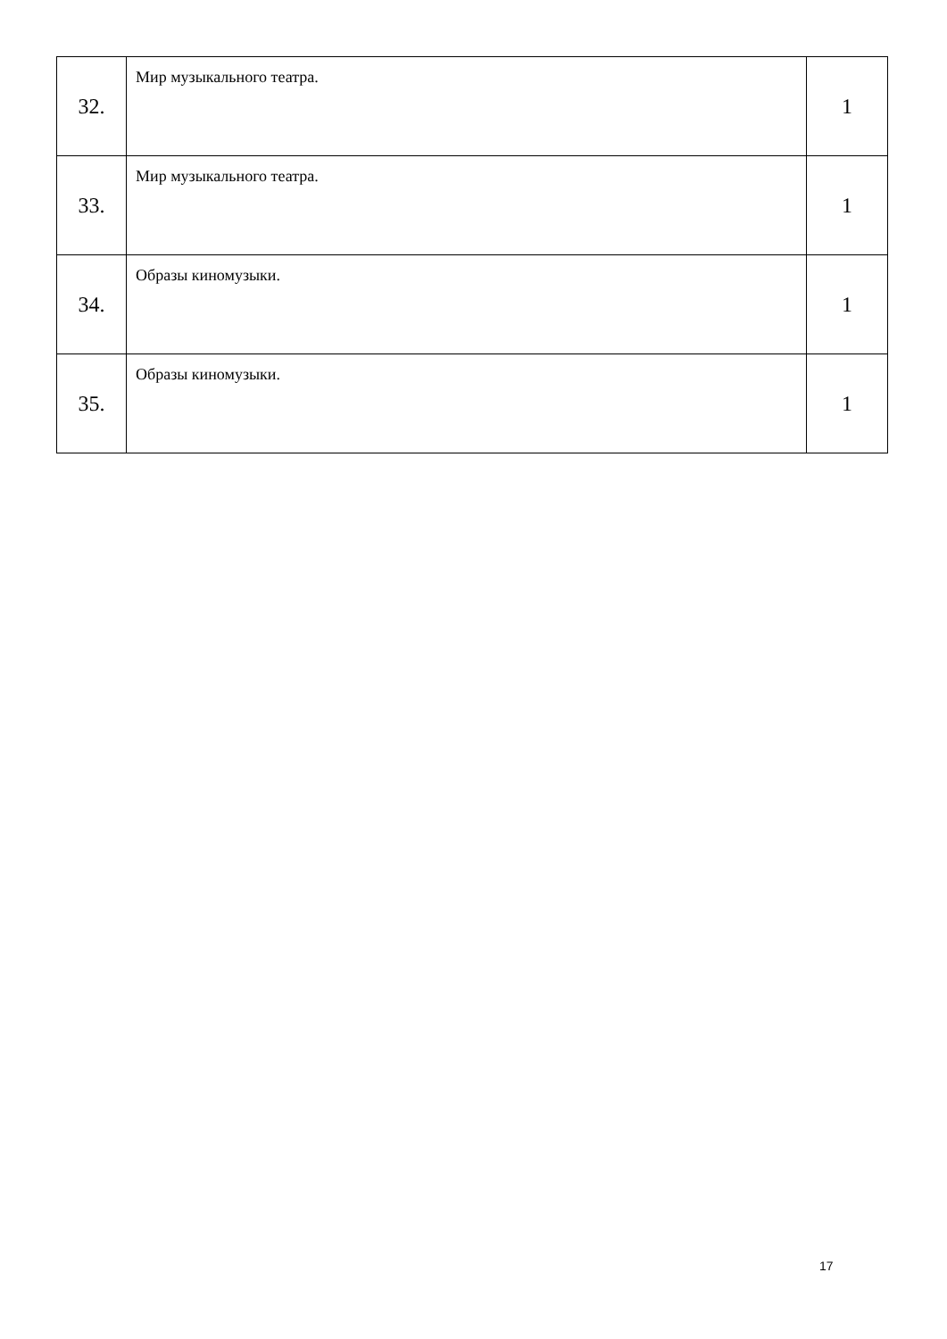| 32. | Мир музыкального театра. | 1 |
| 33. | Мир музыкального театра. | 1 |
| 34. | Образы киномузыки. | 1 |
| 35. | Образы киномузыки. | 1 |
17